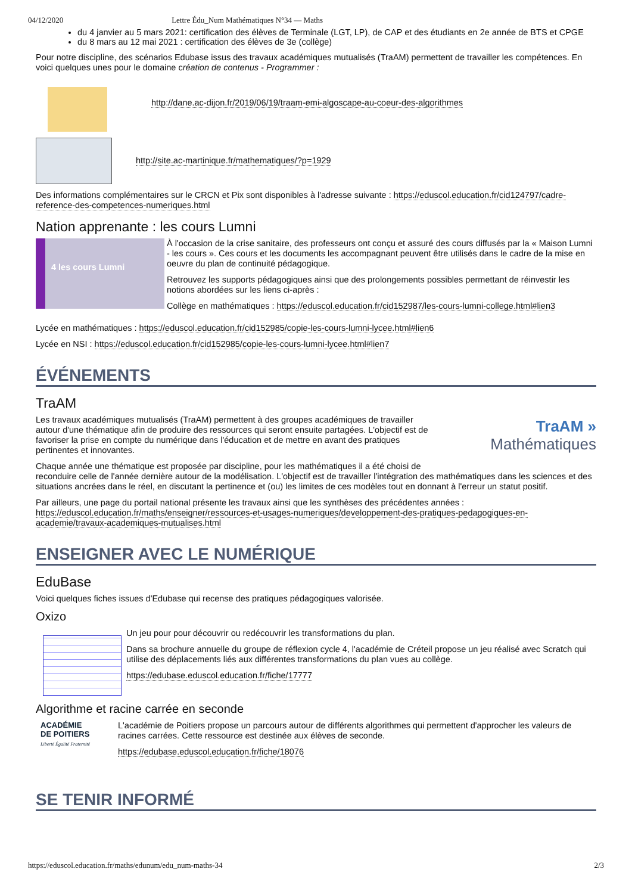04/12/2020 Lettre Édu_Num Mathématiques N°34 — Maths
du 4 janvier au 5 mars 2021: certification des élèves de Terminale (LGT, LP), de CAP et des étudiants en 2e année de BTS et CPGE
du 8 mars au 12 mai 2021 : certification des élèves de 3e (collège)
Pour notre discipline, des scénarios Edubase issus des travaux académiques mutualisés (TraAM) permettent de travailler les compétences. En voici quelques unes pour le domaine création de contenus - Programmer :
http://dane.ac-dijon.fr/2019/06/19/traam-emi-algoscape-au-coeur-des-algorithmes
http://site.ac-martinique.fr/mathematiques/?p=1929
Des informations complémentaires sur le CRCN et Pix sont disponibles à l'adresse suivante : https://eduscol.education.fr/cid124797/cadre-reference-des-competences-numeriques.html
Nation apprenante : les cours Lumni
4 les cours Lumni
À l'occasion de la crise sanitaire, des professeurs ont conçu et assuré des cours diffusés par la « Maison Lumni - les cours ». Ces cours et les documents les accompagnant peuvent être utilisés dans le cadre de la mise en oeuvre du plan de continuité pédagogique.
Retrouvez les supports pédagogiques ainsi que des prolongements possibles permettant de réinvestir les notions abordées sur les liens ci-après :
Collège en mathématiques : https://eduscol.education.fr/cid152987/les-cours-lumni-college.html#lien3
Lycée en mathématiques : https://eduscol.education.fr/cid152985/copie-les-cours-lumni-lycee.html#lien6
Lycée en NSI : https://eduscol.education.fr/cid152985/copie-les-cours-lumni-lycee.html#lien7
ÉVÉNEMENTS
TraAM
TraAM »
Mathématiques
Les travaux académiques mutualisés (TraAM) permettent à des groupes académiques de travailler autour d'une thématique afin de produire des ressources qui seront ensuite partagées. L'objectif est de favoriser la prise en compte du numérique dans l'éducation et de mettre en avant des pratiques pertinentes et innovantes.
Chaque année une thématique est proposée par discipline, pour les mathématiques il a été choisi de reconduire celle de l'année dernière autour de la modélisation. L'objectif est de travailler l'intégration des mathématiques dans les sciences et des situations ancrées dans le réel, en discutant la pertinence et (ou) les limites de ces modèles tout en donnant à l'erreur un statut positif.
Par ailleurs, une page du portail national présente les travaux ainsi que les synthèses des précédentes années : https://eduscol.education.fr/maths/enseigner/ressources-et-usages-numeriques/developpement-des-pratiques-pedagogiques-en-academie/travaux-academiques-mutualises.html
ENSEIGNER AVEC LE NUMÉRIQUE
EduBase
Voici quelques fiches issues d'Edubase qui recense des pratiques pédagogiques valorisée.
Oxizo
Un jeu pour pour découvrir ou redécouvrir les transformations du plan.
Dans sa brochure annuelle du groupe de réflexion cycle 4, l'académie de Créteil propose un jeu réalisé avec Scratch qui utilise des déplacements liés aux différentes transformations du plan vues au collège.
https://edubase.eduscol.education.fr/fiche/17777
Algorithme et racine carrée en seconde
ACADÉMIE DE POITIERS
Liberté Égalité Fraternité
L'académie de Poitiers propose un parcours autour de différents algorithmes qui permettent d'approcher les valeurs de racines carrées. Cette ressource est destinée aux élèves de seconde.
https://edubase.eduscol.education.fr/fiche/18076
SE TENIR INFORMÉ
https://eduscol.education.fr/maths/edunum/edu_num-maths-34 2/3